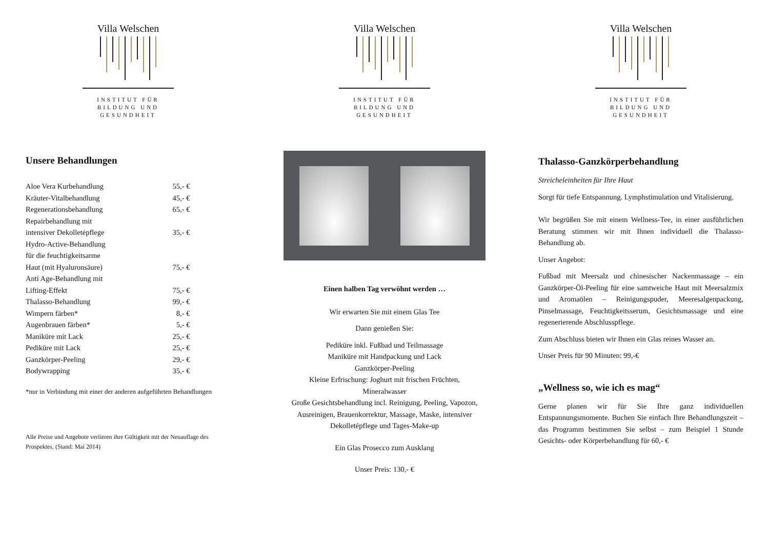Villa Welschen
INSTITUT FÜR
BILDUNG UND
GESUNDHEIT
Unsere Behandlungen
| Aloe Vera Kurbehandlung | 55,- € |
| Kräuter-Vitalbehandlung | 45,- € |
| Regenerationsbehandlung | 65,- € |
| Repairbehandlung mit intensiver Dekolletépflege | 35,- € |
| Hydro-Active-Behandlung für die feuchtigkeitsarme Haut (mit Hyaluronsäure) | 75,- € |
| Anti Age-Behandlung mit Lifting-Effekt | 75,- € |
| Thalasso-Behandlung | 99,- € |
| Wimpern färben* | 8,- € |
| Augenbrauen färben* | 5,- € |
| Maniküre mit Lack | 25,- € |
| Pediküre mit Lack | 25,- € |
| Ganzkörper-Peeling | 29,- € |
| Bodywrapping | 35,- € |
*nur in Verbindung mit einer der anderen aufgeführten Behandlungen
Alle Preise und Angebote verlieren ihre Gültigkeit mit der Neuauflage des Prospektes. (Stand: Mai 2014)
Villa Welschen
INSTITUT FÜR
BILDUNG UND
GESUNDHEIT
Einen halben Tag verwöhnt werden …
Wir erwarten Sie mit einem Glas Tee
Dann genießen Sie:
Pediküre inkl. Fußbad und Teilmassage
Maniküre mit Handpackung und Lack
Ganzkörper-Peeling
Kleine Erfrischung: Joghurt mit frischen Früchten,
Mineralwasser
Große Gesichtsbehandlung incl. Reinigung, Peeling, Vapozon, Ausreinigen, Brauenkorrektur, Massage, Maske, intensiver Dekolletépflege und Tages-Make-up
Ein Glas Prosecco zum Ausklang
Unser Preis: 130,- €
Villa Welschen
INSTITUT FÜR
BILDUNG UND
GESUNDHEIT
Thalasso-Ganzkörperbehandlung
Streicheleinheiten für Ihre Haut
Sorgt für tiefe Entspannung. Lymphstimulation und Vitalisierung.
Wir begrüßen Sie mit einem Wellness-Tee, in einer ausführlichen Beratung stimmen wir mit Ihnen individuell die Thalasso-Behandlung ab.
Unser Angebot:
Fußbad mit Meersalz und chinesischer Nackenmassage – ein Ganzkörper-Öl-Peeling für eine samtweiche Haut mit Meersalzmix und Aromaölen – Reinigungspuder, Meeresalgenpackung, Pinselmassage, Feuchtigkeitsserum, Gesichtsmassage und eine regenerierende Abschlusspflege.
Zum Abschluss bieten wir Ihnen ein Glas reines Wasser an.
Unser Preis für 90 Minuten: 99,-€
„Wellness so, wie ich es mag“
Gerne planen wir für Sie Ihre ganz individuellen Entspannungsmomente. Buchen Sie einfach Ihre Behandlungszeit – das Programm bestimmen Sie selbst – zum Beispiel 1 Stunde Gesichts- oder Körperbehandlung für 60,- €